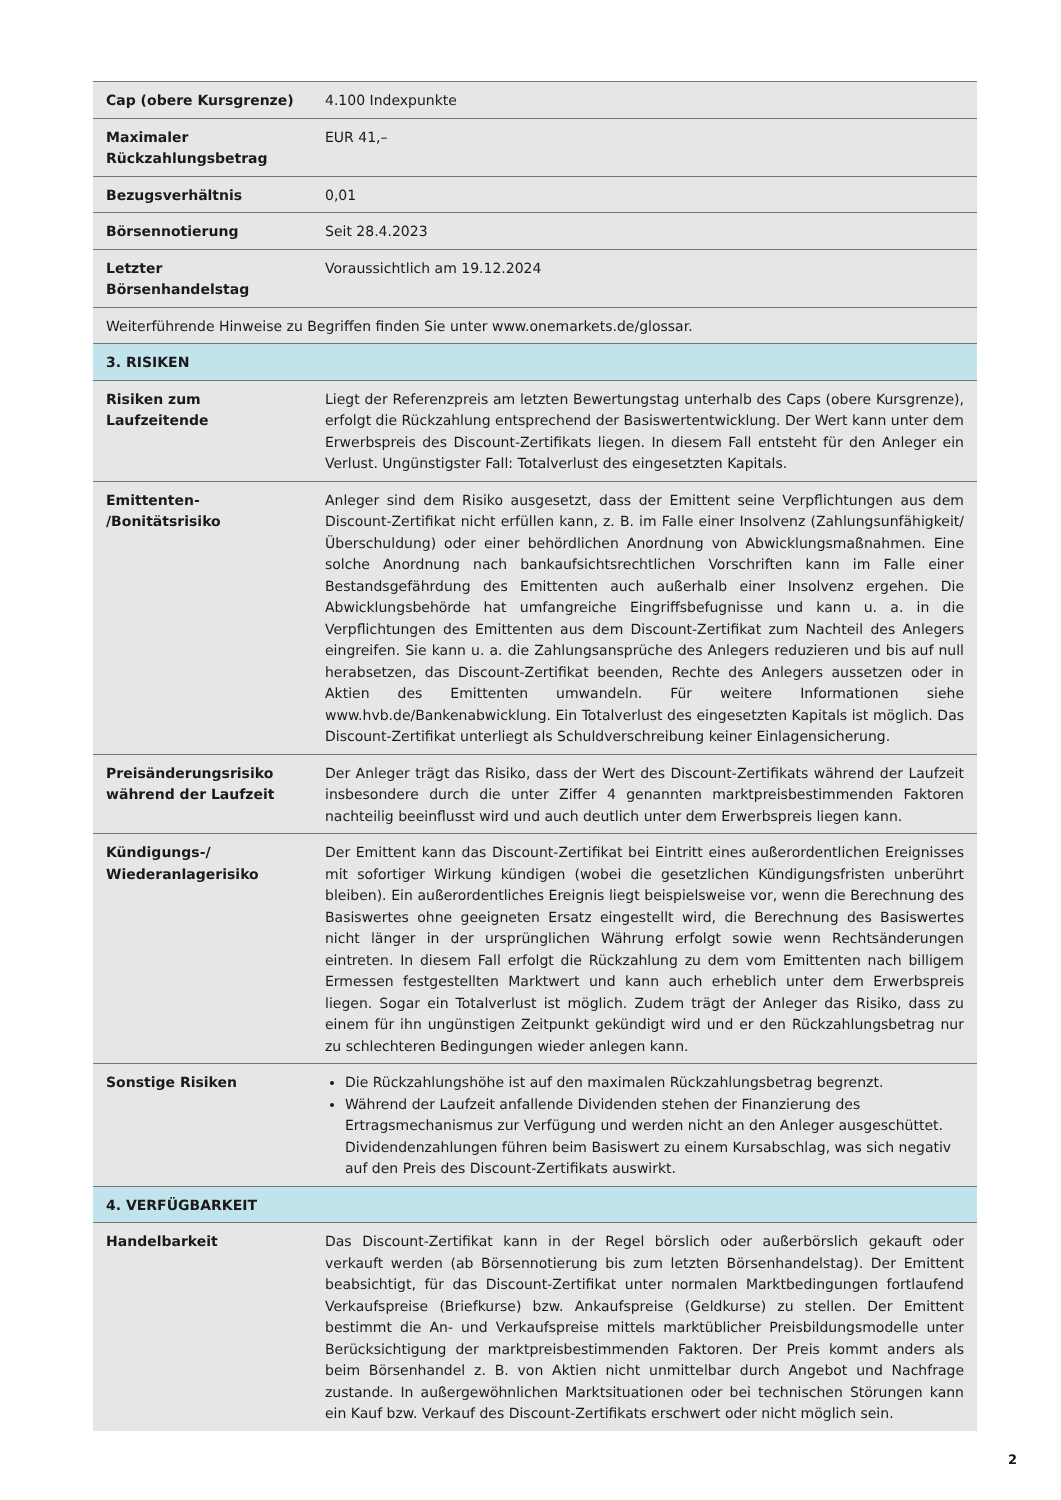| Cap (obere Kursgrenze) | 4.100 Indexpunkte |
| Maximaler Rückzahlungsbetrag | EUR 41,– |
| Bezugsverhältnis | 0,01 |
| Börsennotierung | Seit 28.4.2023 |
| Letzter Börsenhandelstag | Voraussichtlich am 19.12.2024 |
| Weiterführende Hinweise zu Begriffen finden Sie unter www.onemarkets.de/glossar. | |
| 3. RISIKEN | |
| Risiken zum Laufzeitende | Liegt der Referenzpreis am letzten Bewertungstag unterhalb des Caps (obere Kursgrenze), erfolgt die Rückzahlung entsprechend der Basiswertentwicklung. Der Wert kann unter dem Erwerbspreis des Discount-Zertifikats liegen. In diesem Fall entsteht für den Anleger ein Verlust. Ungünstigster Fall: Totalverlust des eingesetzten Kapitals. |
| Emittenten- /Bonitätsrisiko | Anleger sind dem Risiko ausgesetzt, dass der Emittent seine Verpflichtungen aus dem Discount-Zertifikat nicht erfüllen kann, z. B. im Falle einer Insolvenz (Zahlungsunfähigkeit/ Überschuldung) oder einer behördlichen Anordnung von Abwicklungsmaßnahmen. Eine solche Anordnung nach bankaufsichtsrechtlichen Vorschriften kann im Falle einer Bestandsgefährdung des Emittenten auch außerhalb einer Insolvenz ergehen. Die Abwicklungsbehörde hat umfangreiche Eingriffsbefugnisse und kann u. a. in die Verpflichtungen des Emittenten aus dem Discount-Zertifikat zum Nachteil des Anlegers eingreifen. Sie kann u. a. die Zahlungsansprüche des Anlegers reduzieren und bis auf null herabsetzen, das Discount-Zertifikat beenden, Rechte des Anlegers aussetzen oder in Aktien des Emittenten umwandeln. Für weitere Informationen siehe www.hvb.de/Bankenabwicklung. Ein Totalverlust des eingesetzten Kapitals ist möglich. Das Discount-Zertifikat unterliegt als Schuldverschreibung keiner Einlagensicherung. |
| Preisänderungsrisiko während der Laufzeit | Der Anleger trägt das Risiko, dass der Wert des Discount-Zertifikats während der Laufzeit insbesondere durch die unter Ziffer 4 genannten marktpreisbestimmenden Faktoren nachteilig beeinflusst wird und auch deutlich unter dem Erwerbspreis liegen kann. |
| Kündigungs-/ Wiederanlagerisiko | Der Emittent kann das Discount-Zertifikat bei Eintritt eines außerordentlichen Ereignisses mit sofortiger Wirkung kündigen (wobei die gesetzlichen Kündigungsfristen unberührt bleiben). Ein außerordentliches Ereignis liegt beispielsweise vor, wenn die Berechnung des Basiswertes ohne geeigneten Ersatz eingestellt wird, die Berechnung des Basiswertes nicht länger in der ursprünglichen Währung erfolgt sowie wenn Rechtsänderungen eintreten. In diesem Fall erfolgt die Rückzahlung zu dem vom Emittenten nach billigem Ermessen festgestellten Marktwert und kann auch erheblich unter dem Erwerbspreis liegen. Sogar ein Totalverlust ist möglich. Zudem trägt der Anleger das Risiko, dass zu einem für ihn ungünstigen Zeitpunkt gekündigt wird und er den Rückzahlungsbetrag nur zu schlechteren Bedingungen wieder anlegen kann. |
| Sonstige Risiken | Die Rückzahlungshöhe ist auf den maximalen Rückzahlungsbetrag begrenzt. Während der Laufzeit anfallende Dividenden stehen der Finanzierung des Ertragsmechanismus zur Verfügung und werden nicht an den Anleger ausgeschüttet. Dividendenzahlungen führen beim Basiswert zu einem Kursabschlag, was sich negativ auf den Preis des Discount-Zertifikats auswirkt. |
| 4. VERFÜGBARKEIT | |
| Handelbarkeit | Das Discount-Zertifikat kann in der Regel börslich oder außerbörslich gekauft oder verkauft werden (ab Börsennotierung bis zum letzten Börsenhandelstag). Der Emittent beabsichtigt, für das Discount-Zertifikat unter normalen Marktbedingungen fortlaufend Verkaufspreise (Briefkurse) bzw. Ankaufspreise (Geldkurse) zu stellen. Der Emittent bestimmt die An- und Verkaufspreise mittels marktüblicher Preisbildungsmodelle unter Berücksichtigung der marktpreisbestimmenden Faktoren. Der Preis kommt anders als beim Börsenhandel z. B. von Aktien nicht unmittelbar durch Angebot und Nachfrage zustande. In außergewöhnlichen Marktsituationen oder bei technischen Störungen kann ein Kauf bzw. Verkauf des Discount-Zertifikats erschwert oder nicht möglich sein. |
2